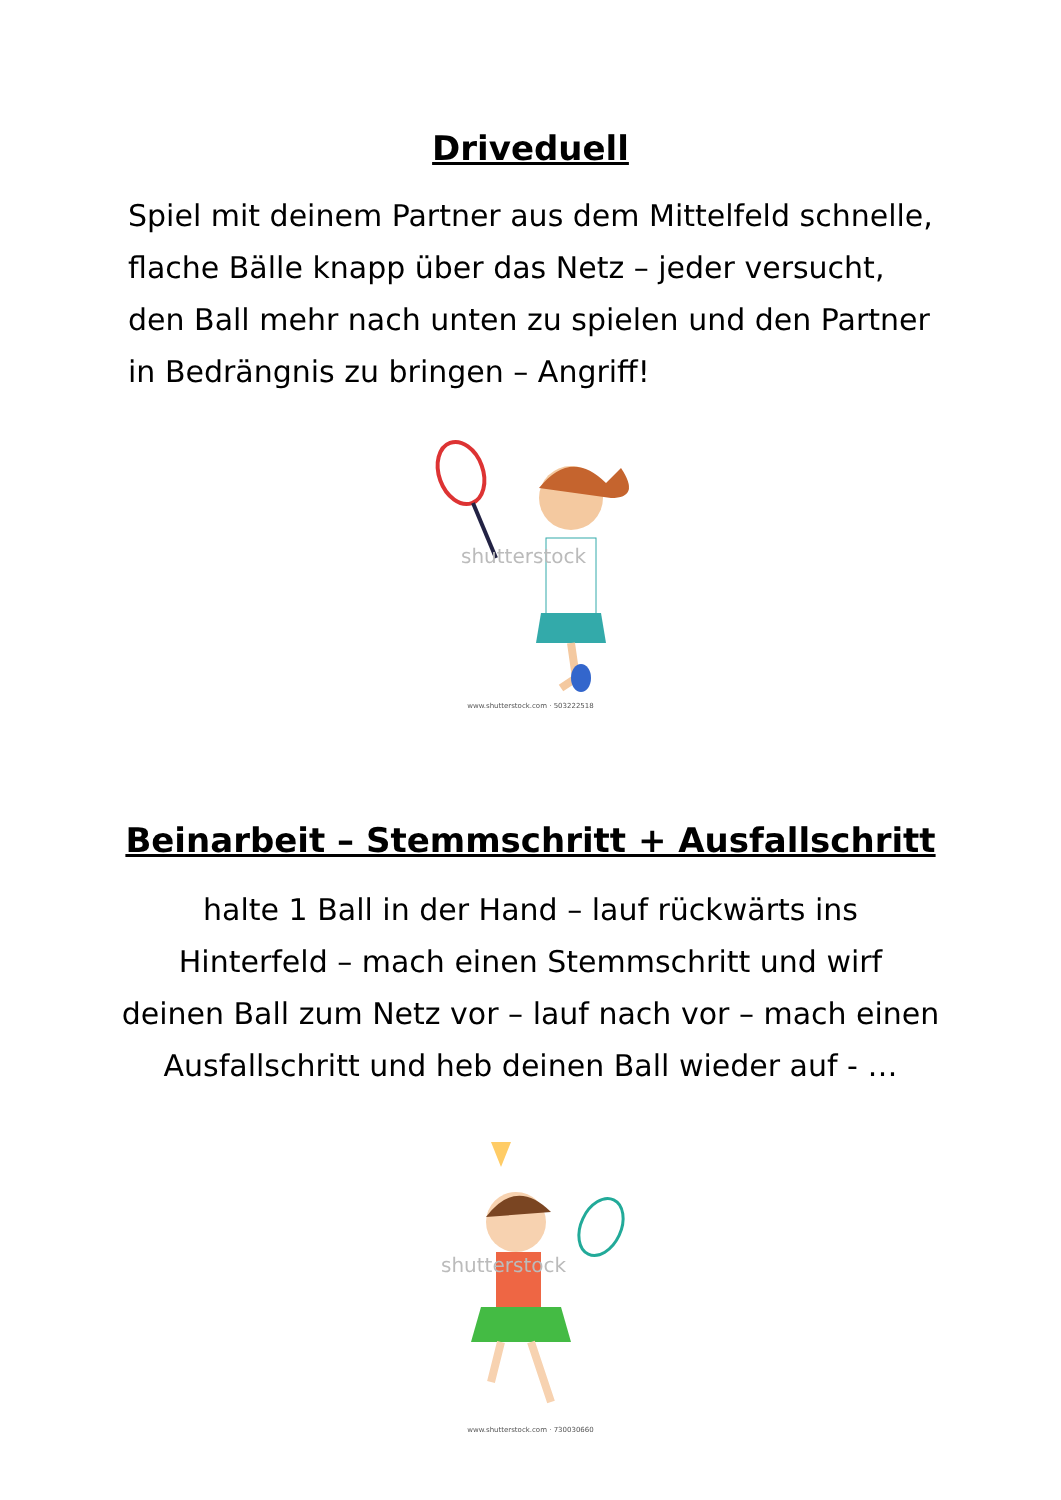Driveduell
Spiel mit deinem Partner aus dem Mittelfeld schnelle,
flache Bälle knapp über das Netz – jeder versucht,
den Ball mehr nach unten zu spielen und den Partner
in Bedrängnis zu bringen – Angriff!
shutterstock
www.shutterstock.com · 503222518
Beinarbeit – Stemmschritt + Ausfallschritt
halte 1 Ball in der Hand – lauf rückwärts ins
Hinterfeld – mach einen Stemmschritt und wirf
deinen Ball zum Netz vor – lauf nach vor – mach einen
Ausfallschritt und heb deinen Ball wieder auf - …
shutterstock
www.shutterstock.com · 730030660